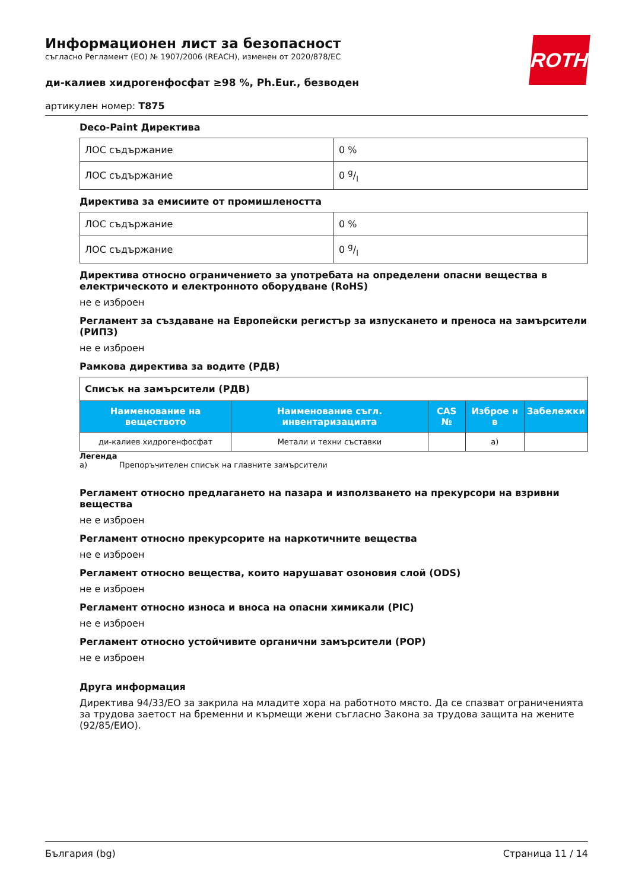ROTH
Информационен лист за безопасност
съгласно Регламент (ЕО) № 1907/2006 (REACH), изменен от 2020/878/ЕС
ди-калиев хидрогенфосфат ≥98 %, Ph.Eur., безводен
артикулен номер: T875
Deco-Paint Директива
| ЛОС съдържание | 0 % |
| ЛОС съдържание | 0 g/l |
Директива за емисиите от промишлеността
| ЛОС съдържание | 0 % |
| ЛОС съдържание | 0 g/l |
Директива относно ограничението за употребата на определени опасни вещества в електрическото и електронното оборудване (RoHS)
не е изброен
Регламент за създаване на Европейски регистър за изпускането и преноса на замърсители (РИПЗ)
не е изброен
Рамкова директива за водите (РДВ)
| Списък на замърсители (РДВ) | | | | |
| Наименование на веществото | Наименование съгл. инвентаризацията | CAS № | Изброе н в | Забележки |
| ди-калиев хидрогенфосфат | Метали и техни съставки | | a) | |
Легенда
a) Препоръчителен списък на главните замърсители
Регламент относно предлагането на пазара и използването на прекурсори на взривни вещества
не е изброен
Регламент относно прекурсорите на наркотичните вещества
не е изброен
Регламент относно вещества, които нарушават озоновия слой (ODS)
не е изброен
Регламент относно износа и вноса на опасни химикали (PIC)
не е изброен
Регламент относно устойчивите органични замърсители (POP)
не е изброен
Друга информация
Директива 94/33/ЕО за закрила на младите хора на работното място. Да се спазват ограниченията за трудова заетост на бременни и кърмещи жени съгласно Закона за трудова защита на жените (92/85/ЕИО).
България (bg) Страница 11 / 14